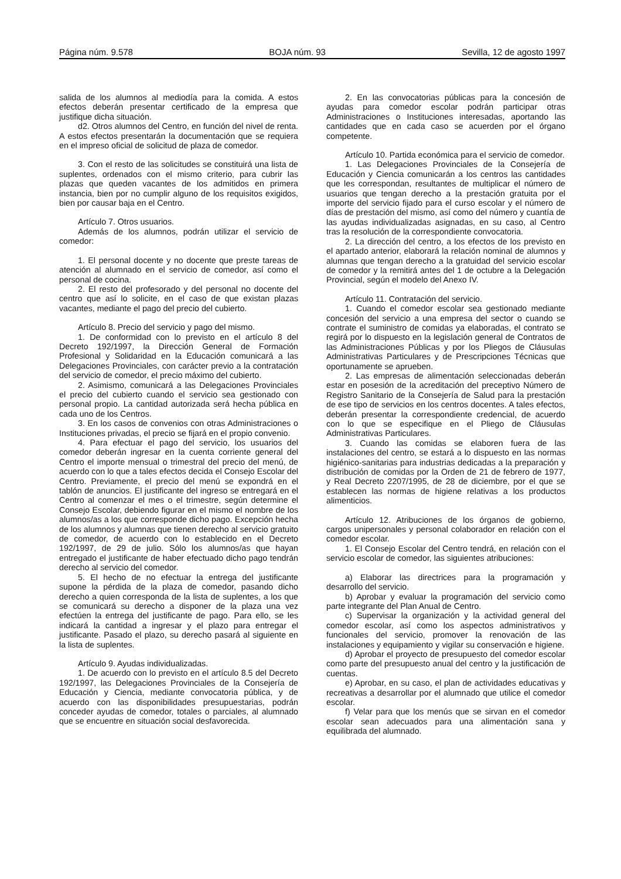Página núm. 9.578 BOJA núm. 93 Sevilla, 12 de agosto 1997
salida de los alumnos al mediodía para la comida. A estos efectos deberán presentar certificado de la empresa que justifique dicha situación.
d2. Otros alumnos del Centro, en función del nivel de renta. A estos efectos presentarán la documentación que se requiera en el impreso oficial de solicitud de plaza de comedor.
3. Con el resto de las solicitudes se constituirá una lista de suplentes, ordenados con el mismo criterio, para cubrir las plazas que queden vacantes de los admitidos en primera instancia, bien por no cumplir alguno de los requisitos exigidos, bien por causar baja en el Centro.
Artículo 7. Otros usuarios.
Además de los alumnos, podrán utilizar el servicio de comedor:
1. El personal docente y no docente que preste tareas de atención al alumnado en el servicio de comedor, así como el personal de cocina.
2. El resto del profesorado y del personal no docente del centro que así lo solicite, en el caso de que existan plazas vacantes, mediante el pago del precio del cubierto.
Artículo 8. Precio del servicio y pago del mismo.
1. De conformidad con lo previsto en el artículo 8 del Decreto 192/1997, la Dirección General de Formación Profesional y Solidaridad en la Educación comunicará a las Delegaciones Provinciales, con carácter previo a la contratación del servicio de comedor, el precio máximo del cubierto.
2. Asimismo, comunicará a las Delegaciones Provinciales el precio del cubierto cuando el servicio sea gestionado con personal propio. La cantidad autorizada será hecha pública en cada uno de los Centros.
3. En los casos de convenios con otras Administraciones o Instituciones privadas, el precio se fijará en el propio convenio.
4. Para efectuar el pago del servicio, los usuarios del comedor deberán ingresar en la cuenta corriente general del Centro el importe mensual o trimestral del precio del menú, de acuerdo con lo que a tales efectos decida el Consejo Escolar del Centro. Previamente, el precio del menú se expondrá en el tablón de anuncios. El justificante del ingreso se entregará en el Centro al comenzar el mes o el trimestre, según determine el Consejo Escolar, debiendo figurar en el mismo el nombre de los alumnos/as a los que corresponde dicho pago. Excepción hecha de los alumnos y alumnas que tienen derecho al servicio gratuito de comedor, de acuerdo con lo establecido en el Decreto 192/1997, de 29 de julio. Sólo los alumnos/as que hayan entregado el justificante de haber efectuado dicho pago tendrán derecho al servicio del comedor.
5. El hecho de no efectuar la entrega del justificante supone la pérdida de la plaza de comedor, pasando dicho derecho a quien corresponda de la lista de suplentes, a los que se comunicará su derecho a disponer de la plaza una vez efectúen la entrega del justificante de pago. Para ello, se les indicará la cantidad a ingresar y el plazo para entregar el justificante. Pasado el plazo, su derecho pasará al siguiente en la lista de suplentes.
Artículo 9. Ayudas individualizadas.
1. De acuerdo con lo previsto en el artículo 8.5 del Decreto 192/1997, las Delegaciones Provinciales de la Consejería de Educación y Ciencia, mediante convocatoria pública, y de acuerdo con las disponibilidades presupuestarias, podrán conceder ayudas de comedor, totales o parciales, al alumnado que se encuentre en situación social desfavorecida.
2. En las convocatorias públicas para la concesión de ayudas para comedor escolar podrán participar otras Administraciones o Instituciones interesadas, aportando las cantidades que en cada caso se acuerden por el órgano competente.
Artículo 10. Partida económica para el servicio de comedor.
1. Las Delegaciones Provinciales de la Consejería de Educación y Ciencia comunicarán a los centros las cantidades que les correspondan, resultantes de multiplicar el número de usuarios que tengan derecho a la prestación gratuita por el importe del servicio fijado para el curso escolar y el número de días de prestación del mismo, así como del número y cuantía de las ayudas individualizadas asignadas, en su caso, al Centro tras la resolución de la correspondiente convocatoria.
2. La dirección del centro, a los efectos de los previsto en el apartado anterior, elaborará la relación nominal de alumnos y alumnas que tengan derecho a la gratuidad del servicio escolar de comedor y la remitirá antes del 1 de octubre a la Delegación Provincial, según el modelo del Anexo IV.
Artículo 11. Contratación del servicio.
1. Cuando el comedor escolar sea gestionado mediante concesión del servicio a una empresa del sector o cuando se contrate el suministro de comidas ya elaboradas, el contrato se regirá por lo dispuesto en la legislación general de Contratos de las Administraciones Públicas y por los Pliegos de Cláusulas Administrativas Particulares y de Prescripciones Técnicas que oportunamente se aprueben.
2. Las empresas de alimentación seleccionadas deberán estar en posesión de la acreditación del preceptivo Número de Registro Sanitario de la Consejería de Salud para la prestación de ese tipo de servicios en los centros docentes. A tales efectos, deberán presentar la correspondiente credencial, de acuerdo con lo que se especifique en el Pliego de Cláusulas Administrativas Particulares.
3. Cuando las comidas se elaboren fuera de las instalaciones del centro, se estará a lo dispuesto en las normas higiénico-sanitarias para industrias dedicadas a la preparación y distribución de comidas por la Orden de 21 de febrero de 1977, y Real Decreto 2207/1995, de 28 de diciembre, por el que se establecen las normas de higiene relativas a los productos alimenticios.
Artículo 12. Atribuciones de los órganos de gobierno, cargos unipersonales y personal colaborador en relación con el comedor escolar.
1. El Consejo Escolar del Centro tendrá, en relación con el servicio escolar de comedor, las siguientes atribuciones:
a) Elaborar las directrices para la programación y desarrollo del servicio.
b) Aprobar y evaluar la programación del servicio como parte integrante del Plan Anual de Centro.
c) Supervisar la organización y la actividad general del comedor escolar, así como los aspectos administrativos y funcionales del servicio, promover la renovación de las instalaciones y equipamiento y vigilar su conservación e higiene.
d) Aprobar el proyecto de presupuesto del comedor escolar como parte del presupuesto anual del centro y la justificación de cuentas.
e) Aprobar, en su caso, el plan de actividades educativas y recreativas a desarrollar por el alumnado que utilice el comedor escolar.
f) Velar para que los menús que se sirvan en el comedor escolar sean adecuados para una alimentación sana y equilibrada del alumnado.